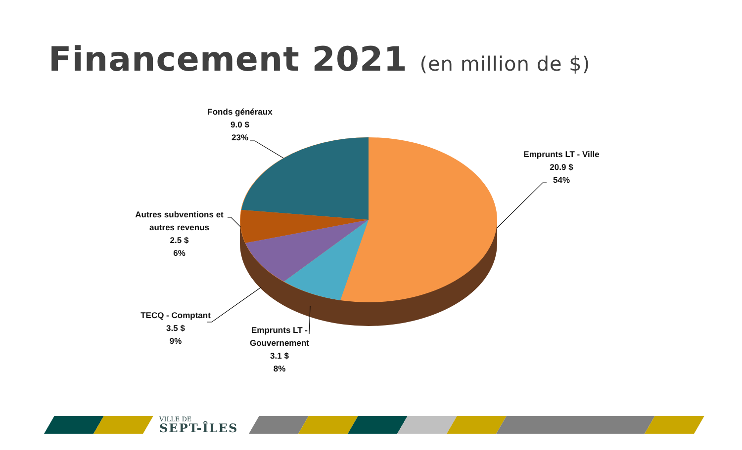Financement 2021 (en million de $)
Fonds généraux
9.0 $
23%
Emprunts LT - Ville
20.9 $
54%
Autres subventions et autres revenus
2.5 $
6%
TECQ - Comptant
3.5 $
9%
Emprunts LT - Gouvernement
3.1 $
8%
VILLE DE
SEPT-ÎLES